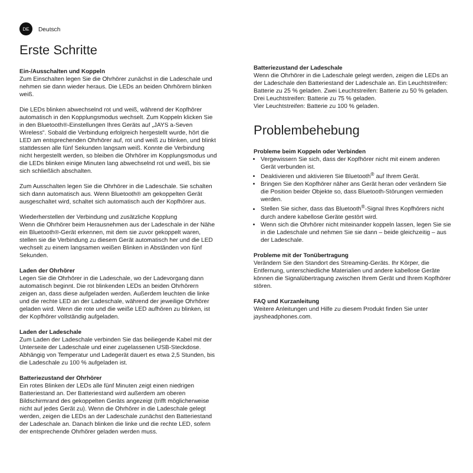DE
Deutsch
Erste Schritte
Ein-/Ausschalten und Koppeln
Zum Einschalten legen Sie die Ohrhörer zunächst in die Ladeschale und nehmen sie dann wieder heraus. Die LEDs an beiden Ohrhörern blinken weiß.
Die LEDs blinken abwechselnd rot und weiß, während der Kopfhörer automatisch in den Kopplungsmodus wechselt. Zum Koppeln klicken Sie in den Bluetooth®-Einstellungen Ihres Geräts auf „JAYS a-Seven Wireless“. Sobald die Verbindung erfolgreich hergestellt wurde, hört die LED am entsprechenden Ohrhörer auf, rot und weiß zu blinken, und blinkt stattdessen alle fünf Sekunden langsam weiß. Konnte die Verbindung nicht hergestellt werden, so bleiben die Ohrhörer im Kopplungsmodus und die LEDs blinken einige Minuten lang abwechselnd rot und weiß, bis sie sich schließlich abschalten.
Zum Ausschalten legen Sie die Ohrhörer in die Ladeschale. Sie schalten sich dann automatisch aus. Wenn Bluetooth® am gekoppelten Gerät ausgeschaltet wird, schaltet sich automatisch auch der Kopfhörer aus.
Wiederherstellen der Verbindung und zusätzliche Kopplung
Wenn die Ohrhörer beim Herausnehmen aus der Ladeschale in der Nähe ein Bluetooth®-Gerät erkennen, mit dem sie zuvor gekoppelt waren, stellen sie die Verbindung zu diesem Gerät automatisch her und die LED wechselt zu einem langsamen weißen Blinken in Abständen von fünf Sekunden.
Laden der Ohrhörer
Legen Sie die Ohrhörer in die Ladeschale, wo der Ladevorgang dann automatisch beginnt. Die rot blinkenden LEDs an beiden Ohrhörern zeigen an, dass diese aufgeladen werden. Außerdem leuchten die linke und die rechte LED an der Ladeschale, während der jeweilige Ohrhörer geladen wird. Wenn die rote und die weiße LED aufhören zu blinken, ist der Kopfhörer vollständig aufgeladen.
Laden der Ladeschale
Zum Laden der Ladeschale verbinden Sie das beiliegende Kabel mit der Unterseite der Ladeschale und einer zugelassenen USB-Steckdose. Abhängig von Temperatur und Ladegerät dauert es etwa 2,5 Stunden, bis die Ladeschale zu 100 % aufgeladen ist.
Batteriezustand der Ohrhörer
Ein rotes Blinken der LEDs alle fünf Minuten zeigt einen niedrigen Batteriestand an. Der Batteriestand wird außerdem am oberen Bildschirmrand des gekoppelten Geräts angezeigt (trifft möglicherweise nicht auf jedes Gerät zu). Wenn die Ohrhörer in die Ladeschale gelegt werden, zeigen die LEDs an der Ladeschale zunächst den Batteriestand der Ladeschale an. Danach blinken die linke und die rechte LED, sofern der entsprechende Ohrhörer geladen werden muss.
Batteriezustand der Ladeschale
Wenn die Ohrhörer in die Ladeschale gelegt werden, zeigen die LEDs an der Ladeschale den Batteriestand der Ladeschale an. Ein Leuchtstreifen: Batterie zu 25 % geladen. Zwei Leuchtstreifen: Batterie zu 50 % geladen.
Drei Leuchtstreifen: Batterie zu 75 % geladen.
Vier Leuchtstreifen: Batterie zu 100 % geladen.
Problembehebung
Probleme beim Koppeln oder Verbinden
Vergewissern Sie sich, dass der Kopfhörer nicht mit einem anderen Gerät verbunden ist.
Deaktivieren und aktivieren Sie Bluetooth<sup>®</sup> auf Ihrem Gerät.
Bringen Sie den Kopfhörer näher ans Gerät heran oder verändern Sie die Position beider Objekte so, dass Bluetooth-Störungen vermieden werden.
Stellen Sie sicher, dass das Bluetooth<sup>®</sup>-Signal Ihres Kopfhörers nicht durch andere kabellose Geräte gestört wird.
Wenn sich die Ohrhörer nicht miteinander koppeln lassen, legen Sie sie in die Ladeschale und nehmen Sie sie dann – beide gleichzeitig – aus der Ladeschale.
Probleme mit der Tonübertragung
Verändern Sie den Standort des Streaming-Geräts. Ihr Körper, die Entfernung, unterschiedliche Materialien und andere kabellose Geräte können die Signalübertragung zwischen Ihrem Gerät und Ihrem Kopfhörer stören.
FAQ und Kurzanleitung
Weitere Anleitungen und Hilfe zu diesem Produkt finden Sie unter jaysheadphones.com.